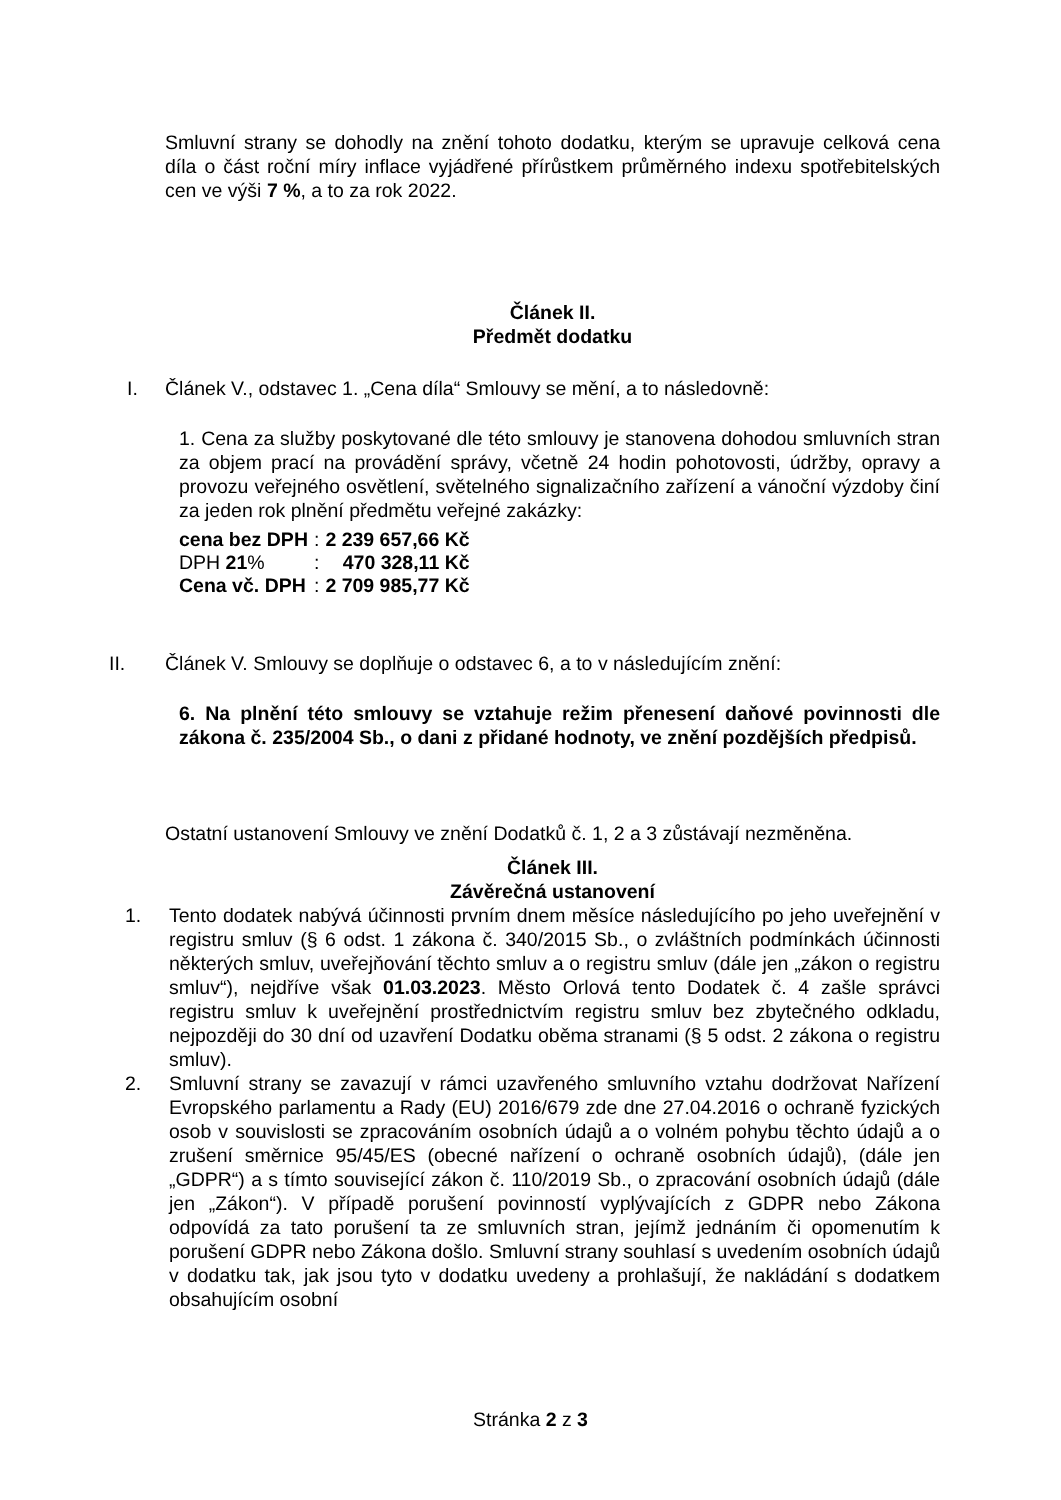Smluvní strany se dohodly na znění tohoto dodatku, kterým se upravuje celková cena díla o část roční míry inflace vyjádřené přírůstkem průměrného indexu spotřebitelských cen ve výši 7 %, a to za rok 2022.
Článek II.
Předmět dodatku
I. Článek V., odstavec 1. „Cena díla“ Smlouvy se mění, a to následovně:
1. Cena za služby poskytované dle této smlouvy je stanovena dohodou smluvních stran za objem prací na provádění správy, včetně 24 hodin pohotovosti, údržby, opravy a provozu veřejného osvětlení, světelného signalizačního zařízení a vánoční výzdoby činí za jeden rok plnění předmětu veřejné zakázky:
| cena bez DPH | : | 2 239 657,66 Kč |
| DPH 21 % | : | 470 328,11 Kč |
| Cena vč. DPH | : | 2 709 985,77 Kč |
II. Článek V. Smlouvy se doplňuje o odstavec 6, a to v následujícím znění:
6. Na plnění této smlouvy se vztahuje režim přenesení daňové povinnosti dle zákona č. 235/2004 Sb., o dani z přidané hodnoty, ve znění pozdějších předpisů.
Ostatní ustanovení Smlouvy ve znění Dodatků č. 1, 2 a 3 zůstávají nezměněna.
Článek III.
Závěrečná ustanovení
1. Tento dodatek nabývá účinnosti prvním dnem měsíce následujícího po jeho uveřejnění v registru smluv (§ 6 odst. 1 zákona č. 340/2015 Sb., o zvláštních podmínkách účinnosti některých smluv, uveřejňování těchto smluv a o registru smluv (dále jen „zákon o registru smluv“), nejdříve však 01.03.2023. Město Orlová tento Dodatek č. 4 zašle správci registru smluv k uveřejnění prostřednictvím registru smluv bez zbytečného odkladu, nejpozději do 30 dní od uzavření Dodatku oběma stranami (§ 5 odst. 2 zákona o registru smluv).
2. Smluvní strany se zavazují v rámci uzavřeného smluvního vztahu dodržovat Nařízení Evropského parlamentu a Rady (EU) 2016/679 zde dne 27.04.2016 o ochraně fyzických osob v souvislosti se zpracováním osobních údajů a o volném pohybu těchto údajů a o zrušení směrnice 95/45/ES (obecné nařízení o ochraně osobních údajů), (dále jen „GDPR“) a s tímto související zákon č. 110/2019 Sb., o zpracování osobních údajů (dále jen „Zákon“). V případě porušení povinností vyplývajících z GDPR nebo Zákona odpovídá za tato porušení ta ze smluvních stran, jejímž jednáním či opomenutím k porušení GDPR nebo Zákona došlo. Smluvní strany souhlasí s uvedením osobních údajů v dodatku tak, jak jsou tyto v dodatku uvedeny a prohlašují, že nakládání s dodatkem obsahujícím osobní
Stránka 2 z 3